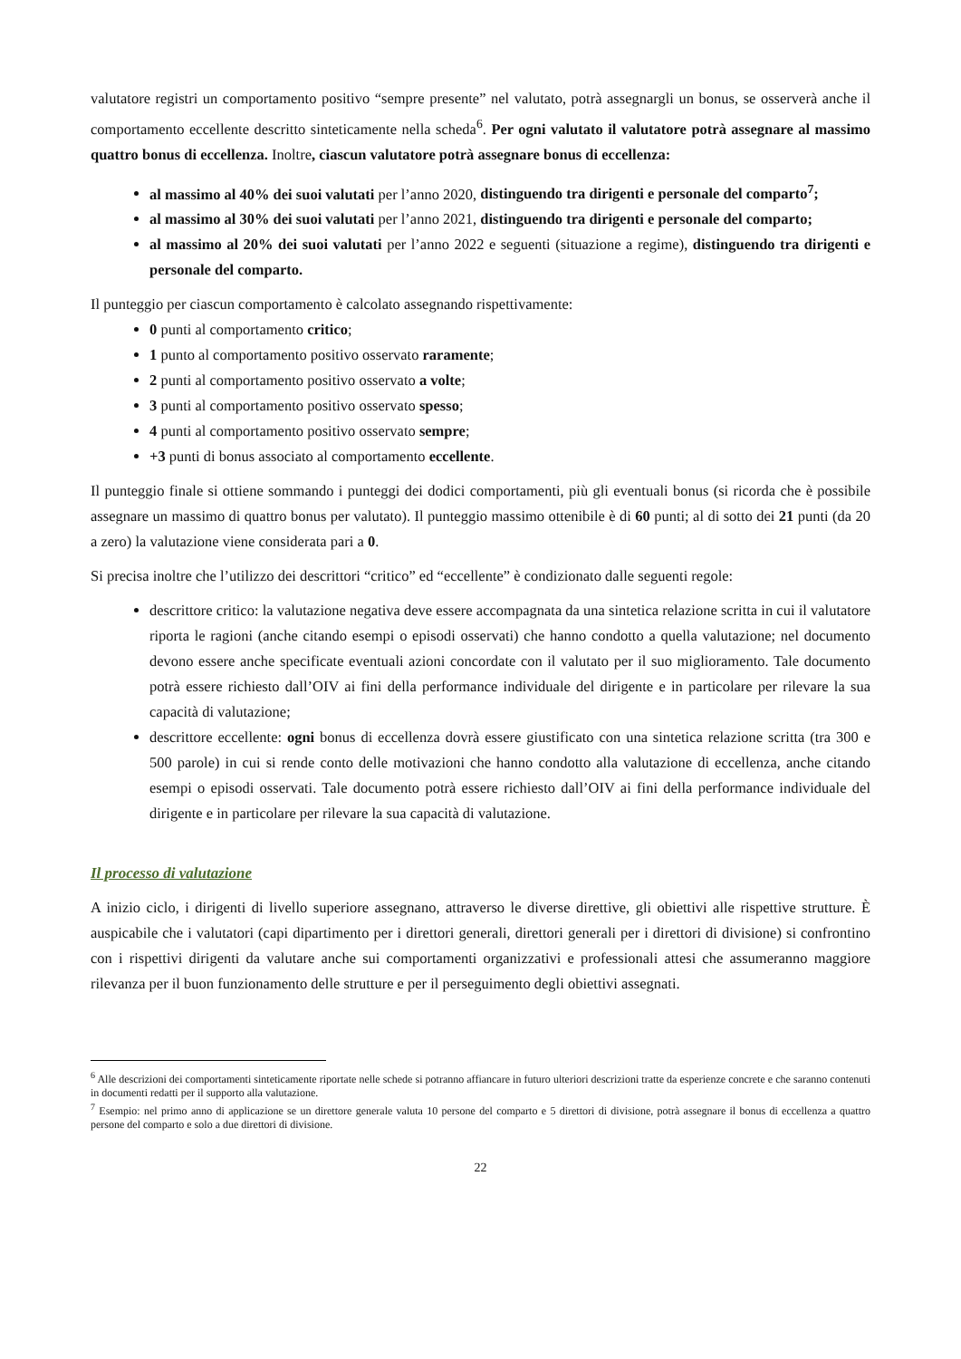valutatore registri un comportamento positivo “sempre presente” nel valutato, potrà assegnargli un bonus, se osserverà anche il comportamento eccellente descritto sinteticamente nella scheda<sup>6</sup>. Per ogni valutato il valutatore potrà assegnare al massimo quattro bonus di eccellenza. Inoltre, ciascun valutatore potrà assegnare bonus di eccellenza:
al massimo al 40% dei suoi valutati per l’anno 2020, distinguendo tra dirigenti e personale del comparto<sup>7</sup>;
al massimo al 30% dei suoi valutati per l’anno 2021, distinguendo tra dirigenti e personale del comparto;
al massimo al 20% dei suoi valutati per l’anno 2022 e seguenti (situazione a regime), distinguendo tra dirigenti e personale del comparto.
Il punteggio per ciascun comportamento è calcolato assegnando rispettivamente:
0 punti al comportamento critico;
1 punto al comportamento positivo osservato raramente;
2 punti al comportamento positivo osservato a volte;
3 punti al comportamento positivo osservato spesso;
4 punti al comportamento positivo osservato sempre;
+3 punti di bonus associato al comportamento eccellente.
Il punteggio finale si ottiene sommando i punteggi dei dodici comportamenti, più gli eventuali bonus (si ricorda che è possibile assegnare un massimo di quattro bonus per valutato). Il punteggio massimo ottenibile è di 60 punti; al di sotto dei 21 punti (da 20 a zero) la valutazione viene considerata pari a 0.
Si precisa inoltre che l’utilizzo dei descrittori “critico” ed “eccellente” è condizionato dalle seguenti regole:
descrittore critico: la valutazione negativa deve essere accompagnata da una sintetica relazione scritta in cui il valutatore riporta le ragioni (anche citando esempi o episodi osservati) che hanno condotto a quella valutazione; nel documento devono essere anche specificate eventuali azioni concordate con il valutato per il suo miglioramento. Tale documento potrà essere richiesto dall’OIV ai fini della performance individuale del dirigente e in particolare per rilevare la sua capacità di valutazione;
descrittore eccellente: ogni bonus di eccellenza dovrà essere giustificato con una sintetica relazione scritta (tra 300 e 500 parole) in cui si rende conto delle motivazioni che hanno condotto alla valutazione di eccellenza, anche citando esempi o episodi osservati. Tale documento potrà essere richiesto dall’OIV ai fini della performance individuale del dirigente e in particolare per rilevare la sua capacità di valutazione.
Il processo di valutazione
A inizio ciclo, i dirigenti di livello superiore assegnano, attraverso le diverse direttive, gli obiettivi alle rispettive strutture. È auspicabile che i valutatori (capi dipartimento per i direttori generali, direttori generali per i direttori di divisione) si confrontino con i rispettivi dirigenti da valutare anche sui comportamenti organizzativi e professionali attesi che assumeranno maggiore rilevanza per il buon funzionamento delle strutture e per il perseguimento degli obiettivi assegnati.
<sup>6</sup> Alle descrizioni dei comportamenti sinteticamente riportate nelle schede si potranno affiancare in futuro ulteriori descrizioni tratte da esperienze concrete e che saranno contenuti in documenti redatti per il supporto alla valutazione.
<sup>7</sup> Esempio: nel primo anno di applicazione se un direttore generale valuta 10 persone del comparto e 5 direttori di divisione, potrà assegnare il bonus di eccellenza a quattro persone del comparto e solo a due direttori di divisione.
22